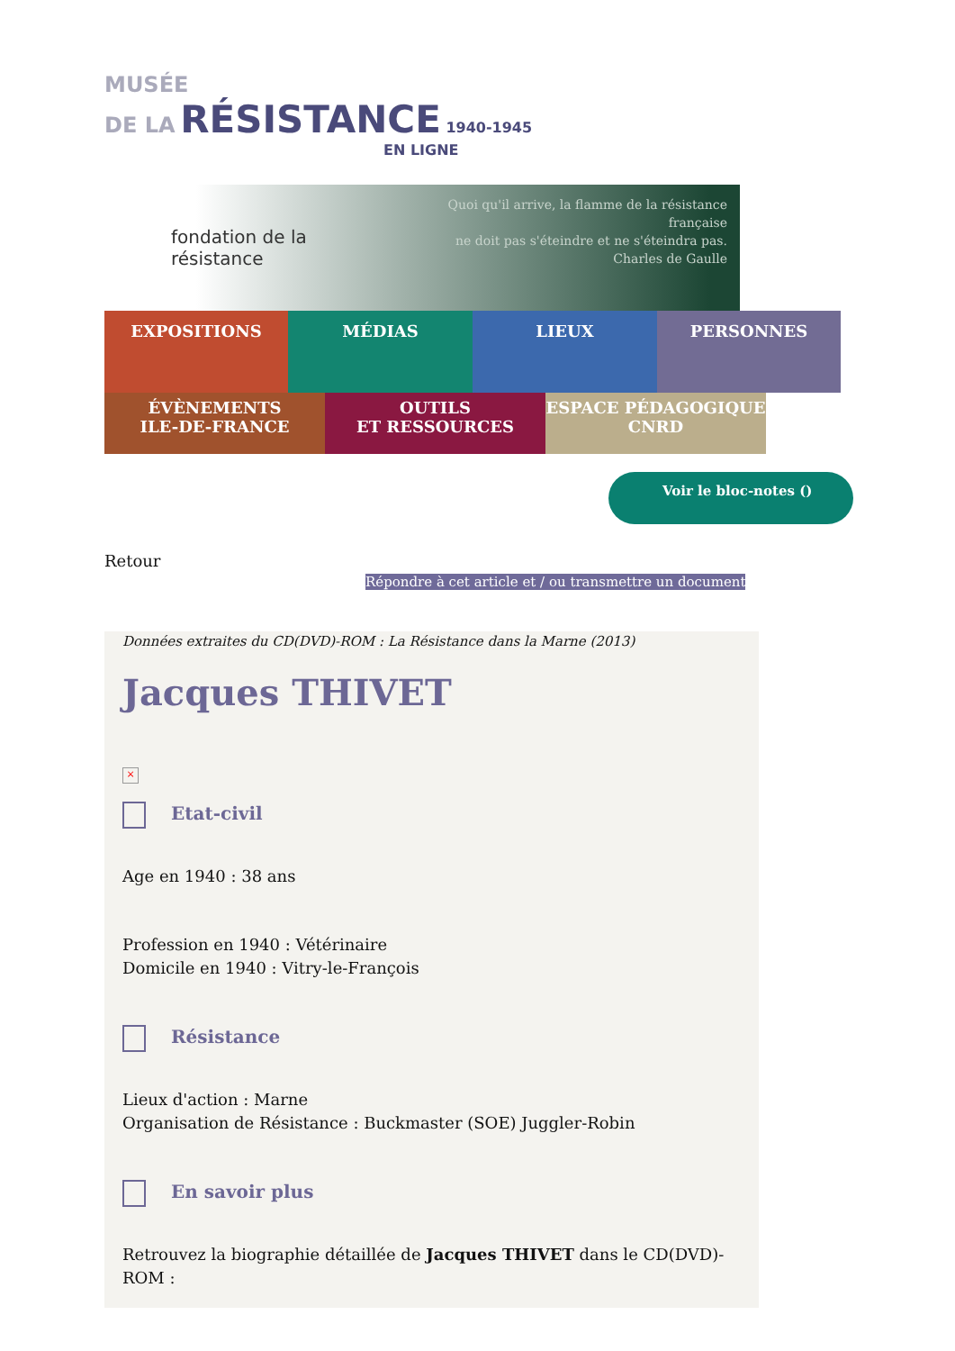MUSÉE
DE LA RÉSISTANCE 1940-1945
EN LIGNE
fondation de la résistance
Quoi qu'il arrive, la flamme de la résistance française
ne doit pas s'éteindre et ne s'éteindra pas.
Charles de Gaulle
EXPOSITIONS MÉDIAS LIEUX PERSONNES
ÉVÈNEMENTS
ILE-DE-FRANCE
OUTILS
ET RESSOURCES
ESPACE PÉDAGOGIQUE
CNRD
Voir le bloc-notes ()
Retour
Répondre à cet article et / ou transmettre un document
Données extraites du CD(DVD)-ROM : La Résistance dans la Marne (2013)
Jacques THIVET
×
Etat-civil
Age en 1940 : 38 ans
Profession en 1940 : Vétérinaire
Domicile en 1940 : Vitry-le-François
Résistance
Lieux d'action : Marne
Organisation de Résistance : Buckmaster (SOE) Juggler-Robin
En savoir plus
Retrouvez la biographie détaillée de Jacques THIVET dans le CD(DVD)-ROM :